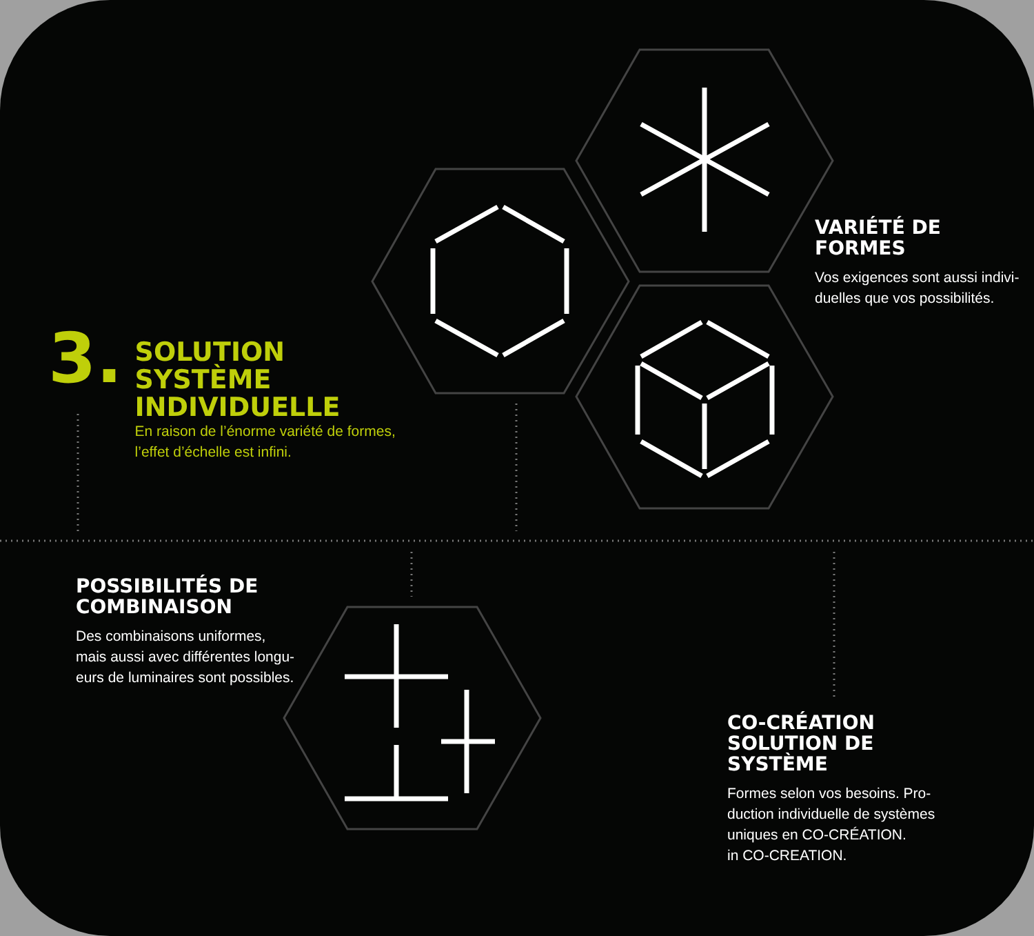3.
SOLUTION
SYSTÈME
INDIVIDUELLE
En raison de l’énorme variété de formes,
l’effet d’échelle est infini.
VARIÉTÉ DE
FORMES
Vos exigences sont aussi indivi-
duelles que vos possibilités.
POSSIBILITÉS DE
COMBINAISON
Des combinaisons uniformes,
mais aussi avec différentes longu-
eurs de luminaires sont possibles.
CO-CRÉATION
SOLUTION DE
SYSTÈME
Formes selon vos besoins. Pro-
duction individuelle de systèmes
uniques en CO-CRÉATION.
in CO-CREATION.